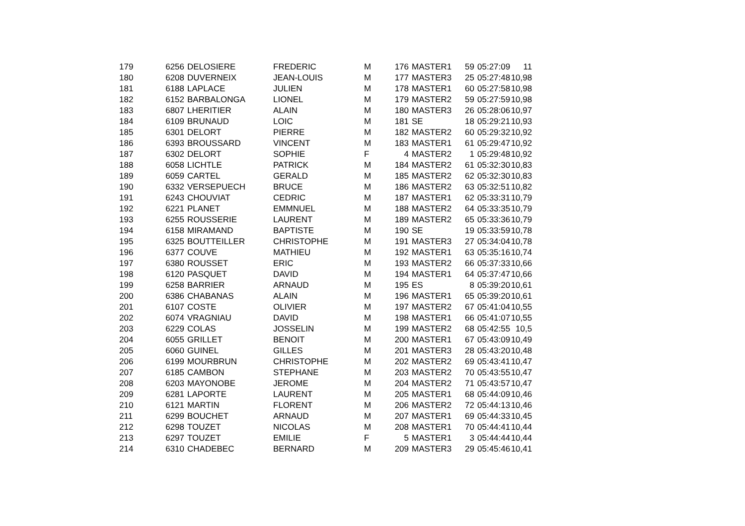| 179 | 6256 | DELOSIERE | FREDERIC | M | 176 | MASTER1 | 59 | 05:27:09 | 11 |
| 180 | 6208 | DUVERNEIX | JEAN-LOUIS | M | 177 | MASTER3 | 25 | 05:27:48 | 10,98 |
| 181 | 6188 | LAPLACE | JULIEN | M | 178 | MASTER1 | 60 | 05:27:58 | 10,98 |
| 182 | 6152 | BARBALONGA | LIONEL | M | 179 | MASTER2 | 59 | 05:27:59 | 10,98 |
| 183 | 6807 | LHERITIER | ALAIN | M | 180 | MASTER3 | 26 | 05:28:06 | 10,97 |
| 184 | 6109 | BRUNAUD | LOIC | M | 181 | SE | 18 | 05:29:21 | 10,93 |
| 185 | 6301 | DELORT | PIERRE | M | 182 | MASTER2 | 60 | 05:29:32 | 10,92 |
| 186 | 6393 | BROUSSARD | VINCENT | M | 183 | MASTER1 | 61 | 05:29:47 | 10,92 |
| 187 | 6302 | DELORT | SOPHIE | F | 4 | MASTER2 | 1 | 05:29:48 | 10,92 |
| 188 | 6058 | LICHTLE | PATRICK | M | 184 | MASTER2 | 61 | 05:32:30 | 10,83 |
| 189 | 6059 | CARTEL | GERALD | M | 185 | MASTER2 | 62 | 05:32:30 | 10,83 |
| 190 | 6332 | VERSEPUECH | BRUCE | M | 186 | MASTER2 | 63 | 05:32:51 | 10,82 |
| 191 | 6243 | CHOUVIAT | CEDRIC | M | 187 | MASTER1 | 62 | 05:33:31 | 10,79 |
| 192 | 6221 | PLANET | EMMNUEL | M | 188 | MASTER2 | 64 | 05:33:35 | 10,79 |
| 193 | 6255 | ROUSSERIE | LAURENT | M | 189 | MASTER2 | 65 | 05:33:36 | 10,79 |
| 194 | 6158 | MIRAMAND | BAPTISTE | M | 190 | SE | 19 | 05:33:59 | 10,78 |
| 195 | 6325 | BOUTTEILLER | CHRISTOPHE | M | 191 | MASTER3 | 27 | 05:34:04 | 10,78 |
| 196 | 6377 | COUVE | MATHIEU | M | 192 | MASTER1 | 63 | 05:35:16 | 10,74 |
| 197 | 6380 | ROUSSET | ERIC | M | 193 | MASTER2 | 66 | 05:37:33 | 10,66 |
| 198 | 6120 | PASQUET | DAVID | M | 194 | MASTER1 | 64 | 05:37:47 | 10,66 |
| 199 | 6258 | BARRIER | ARNAUD | M | 195 | ES | 8 | 05:39:20 | 10,61 |
| 200 | 6386 | CHABANAS | ALAIN | M | 196 | MASTER1 | 65 | 05:39:20 | 10,61 |
| 201 | 6107 | COSTE | OLIVIER | M | 197 | MASTER2 | 67 | 05:41:04 | 10,55 |
| 202 | 6074 | VRAGNIAU | DAVID | M | 198 | MASTER1 | 66 | 05:41:07 | 10,55 |
| 203 | 6229 | COLAS | JOSSELIN | M | 199 | MASTER2 | 68 | 05:42:55 | 10,5 |
| 204 | 6055 | GRILLET | BENOIT | M | 200 | MASTER1 | 67 | 05:43:09 | 10,49 |
| 205 | 6060 | GUINEL | GILLES | M | 201 | MASTER3 | 28 | 05:43:20 | 10,48 |
| 206 | 6199 | MOURBRUN | CHRISTOPHE | M | 202 | MASTER2 | 69 | 05:43:41 | 10,47 |
| 207 | 6185 | CAMBON | STEPHANE | M | 203 | MASTER2 | 70 | 05:43:55 | 10,47 |
| 208 | 6203 | MAYONOBE | JEROME | M | 204 | MASTER2 | 71 | 05:43:57 | 10,47 |
| 209 | 6281 | LAPORTE | LAURENT | M | 205 | MASTER1 | 68 | 05:44:09 | 10,46 |
| 210 | 6121 | MARTIN | FLORENT | M | 206 | MASTER2 | 72 | 05:44:13 | 10,46 |
| 211 | 6299 | BOUCHET | ARNAUD | M | 207 | MASTER1 | 69 | 05:44:33 | 10,45 |
| 212 | 6298 | TOUZET | NICOLAS | M | 208 | MASTER1 | 70 | 05:44:41 | 10,44 |
| 213 | 6297 | TOUZET | EMILIE | F | 5 | MASTER1 | 3 | 05:44:44 | 10,44 |
| 214 | 6310 | CHADEBEC | BERNARD | M | 209 | MASTER3 | 29 | 05:45:46 | 10,41 |